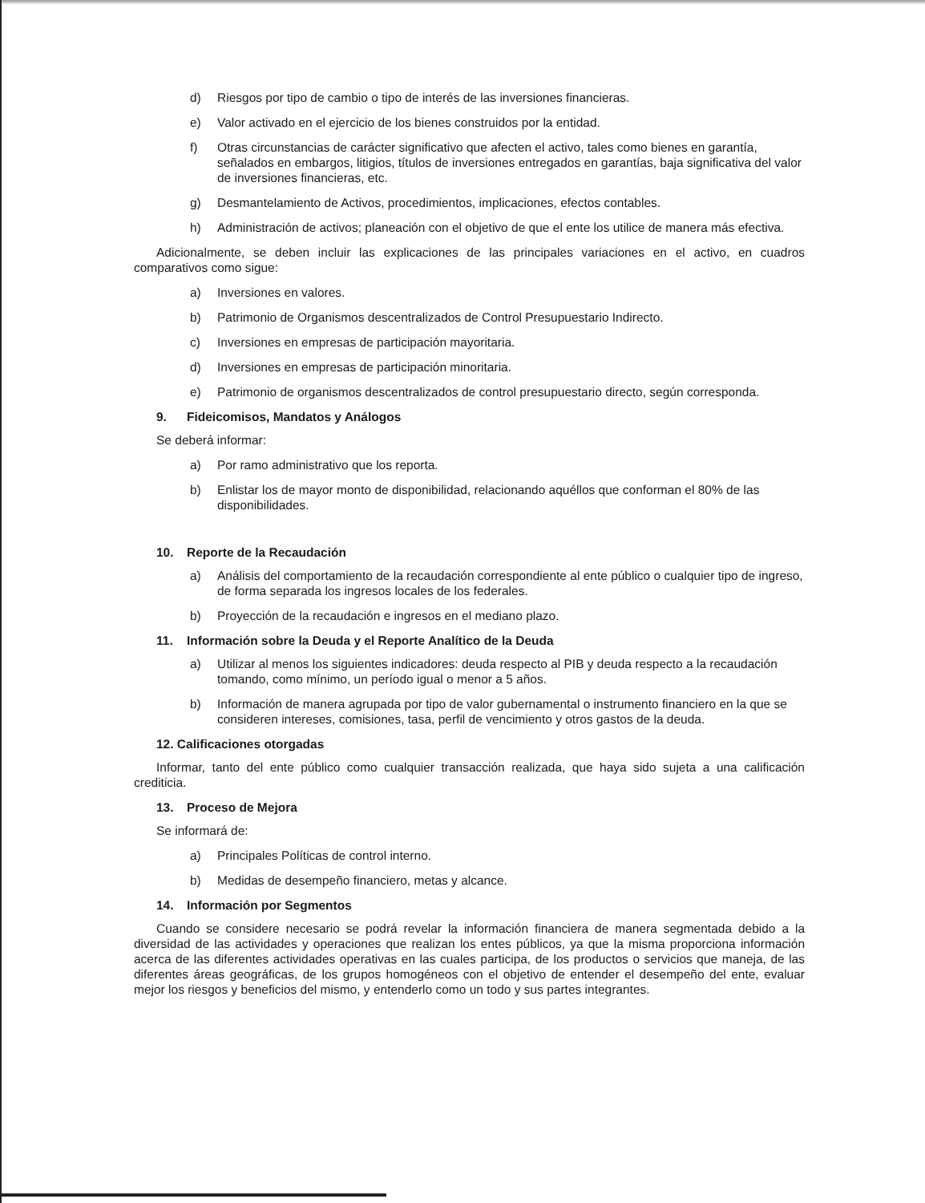d) Riesgos por tipo de cambio o tipo de interés de las inversiones financieras.
e) Valor activado en el ejercicio de los bienes construidos por la entidad.
f) Otras circunstancias de carácter significativo que afecten el activo, tales como bienes en garantía, señalados en embargos, litigios, títulos de inversiones entregados en garantías, baja significativa del valor de inversiones financieras, etc.
g) Desmantelamiento de Activos, procedimientos, implicaciones, efectos contables.
h) Administración de activos; planeación con el objetivo de que el ente los utilice de manera más efectiva.
Adicionalmente, se deben incluir las explicaciones de las principales variaciones en el activo, en cuadros comparativos como sigue:
a) Inversiones en valores.
b) Patrimonio de Organismos descentralizados de Control Presupuestario Indirecto.
c) Inversiones en empresas de participación mayoritaria.
d) Inversiones en empresas de participación minoritaria.
e) Patrimonio de organismos descentralizados de control presupuestario directo, según corresponda.
9. Fideicomisos, Mandatos y Análogos
Se deberá informar:
a) Por ramo administrativo que los reporta.
b) Enlistar los de mayor monto de disponibilidad, relacionando aquéllos que conforman el 80% de las disponibilidades.
10. Reporte de la Recaudación
a) Análisis del comportamiento de la recaudación correspondiente al ente público o cualquier tipo de ingreso, de forma separada los ingresos locales de los federales.
b) Proyección de la recaudación e ingresos en el mediano plazo.
11. Información sobre la Deuda y el Reporte Analítico de la Deuda
a) Utilizar al menos los siguientes indicadores: deuda respecto al PIB y deuda respecto a la recaudación tomando, como mínimo, un período igual o menor a 5 años.
b) Información de manera agrupada por tipo de valor gubernamental o instrumento financiero en la que se consideren intereses, comisiones, tasa, perfil de vencimiento y otros gastos de la deuda.
12. Calificaciones otorgadas
Informar, tanto del ente público como cualquier transacción realizada, que haya sido sujeta a una calificación crediticia.
13. Proceso de Mejora
Se informará de:
a) Principales Políticas de control interno.
b) Medidas de desempeño financiero, metas y alcance.
14. Información por Segmentos
Cuando se considere necesario se podrá revelar la información financiera de manera segmentada debido a la diversidad de las actividades y operaciones que realizan los entes públicos, ya que la misma proporciona información acerca de las diferentes actividades operativas en las cuales participa, de los productos o servicios que maneja, de las diferentes áreas geográficas, de los grupos homogéneos con el objetivo de entender el desempeño del ente, evaluar mejor los riesgos y beneficios del mismo, y entenderlo como un todo y sus partes integrantes.